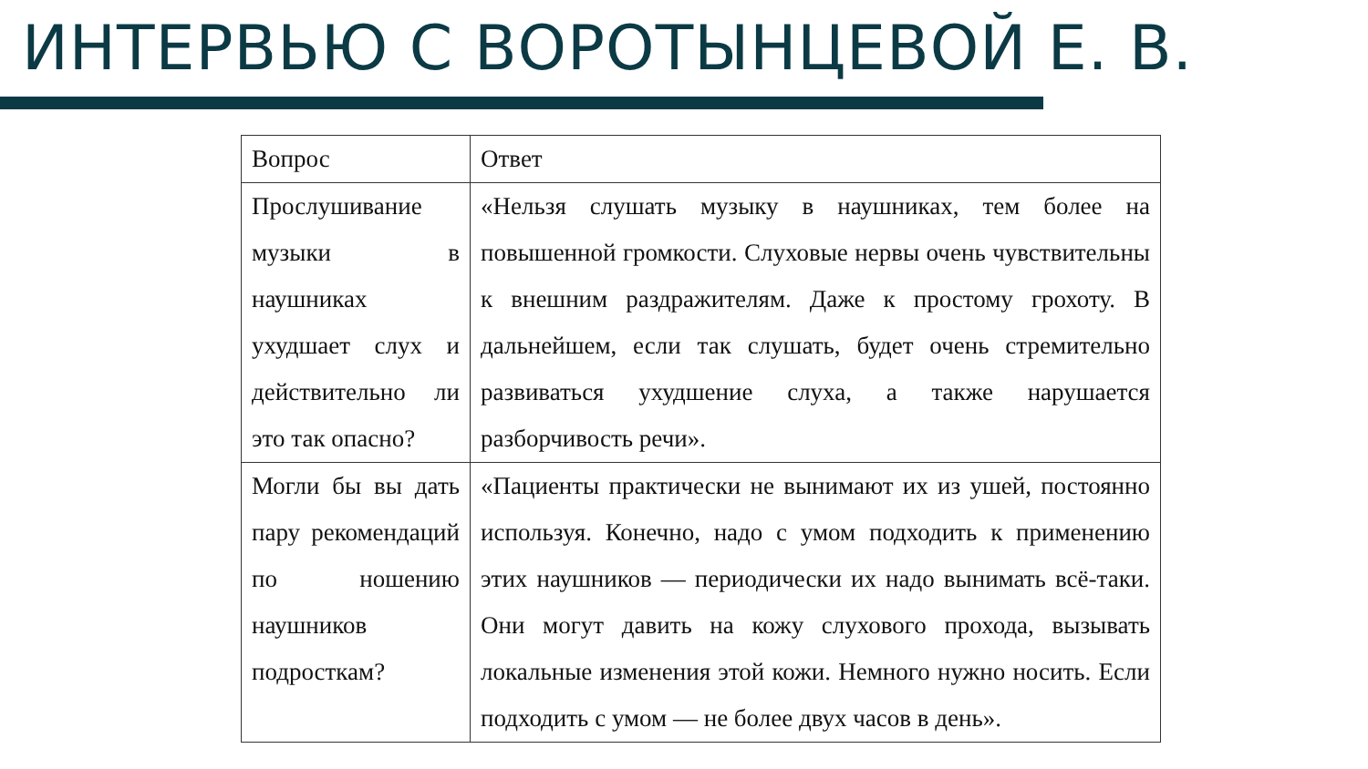ИНТЕРВЬЮ С ВОРОТЫНЦЕВОЙ Е. В.
| Вопрос | Ответ |
| Прослушивание музыки в наушниках ухудшает слух и действительно ли это так опасно? | «Нельзя слушать музыку в наушниках, тем более на повышенной громкости. Слуховые нервы очень чувствительны к внешним раздражителям. Даже к простому грохоту. В дальнейшем, если так слушать, будет очень стремительно развиваться ухудшение слуха, а также нарушается разборчивость речи». |
| Могли бы вы дать пару рекомендаций по ношению наушников подросткам? | «Пациенты практически не вынимают их из ушей, постоянно используя. Конечно, надо с умом подходить к применению этих наушников — периодически их надо вынимать всё-таки. Они могут давить на кожу слухового прохода, вызывать локальные изменения этой кожи. Немного нужно носить. Если подходить с умом — не более двух часов в день». |